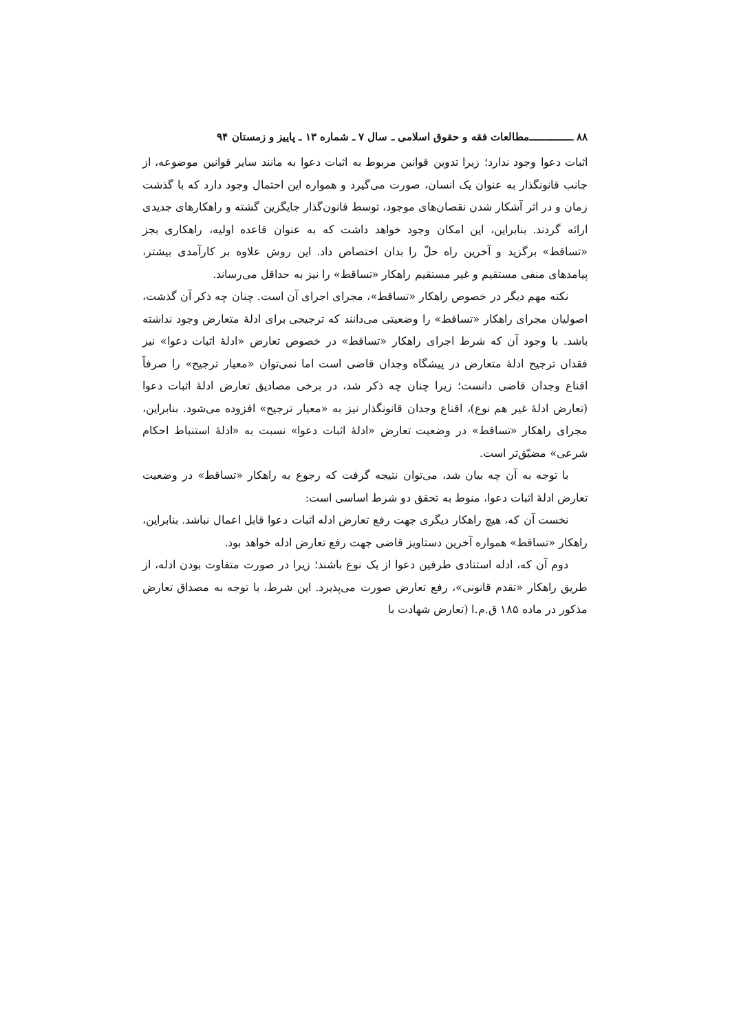۸۸ ــــــــــــــــ مطالعات فقه و حقوق اسلامی ـ سال ۷ ـ شماره ۱۳ ـ پاییز و زمستان ۹۴
اثبات دعوا وجود ندارد؛ زیرا تدوین قوانین مربوط به اثبات دعوا به مانند سایر قوانین موضوعه، از جانب قانونگذار به عنوان یک انسان، صورت می‌گیرد و همواره این احتمال وجود دارد که با گذشت زمان و در اثر آشکار شدن نقصان‌های موجود، توسط قانون‌گذار جایگزین گشته و راهکارهای جدیدی ارائه گردند. بنابراین، این امکان وجود خواهد داشت که به عنوان قاعده اولیه، راهکاری بجز «تساقط» برگزید و آخرین راه حلّ را بدان اختصاص داد. این روش علاوه بر کارآمدی بیشتر، پیامدهای منفی مستقیم و غیر مستقیم راهکار «تساقط» را نیز به حداقل می‌رساند.
نکته مهم دیگر در خصوص راهکار «تساقط»، مجرای اجرای آن است. چنان چه ذکر آن گذشت، اصولیان مجرای راهکار «تساقط» را وضعیتی می‌دانند که ترجیحی برای ادلهٔ متعارض وجود نداشته باشد. با وجود آن که شرط اجرای راهکار «تساقط» در خصوص تعارض «ادلهٔ اثبات دعوا» نیز فقدان ترجیح ادلهٔ متعارض در پیشگاه وجدان قاضی است اما نمی‌توان «معیار ترجیح» را صرفاً اقناع وجدان قاضی دانست؛ زیرا چنان چه ذکر شد، در برخی مصادیق تعارض ادلهٔ اثبات دعوا (تعارض ادلهٔ غیر هم نوع)، اقناع وجدان قانونگذار نیز به «معیار ترجیح» افزوده می‌شود. بنابراین، مجرای راهکار «تساقط» در وضعیت تعارض «ادلهٔ اثبات دعوا» نسبت به «ادلهٔ استنباط احکام شرعی» مضیّق‌تر است.
با توجه به آن چه بیان شد، می‌توان نتیجه گرفت که رجوع به راهکار «تساقط» در وضعیت تعارض ادلهٔ اثبات دعوا، منوط به تحقق دو شرط اساسی است:
نخست آن که، هیچ راهکار دیگری جهت رفع تعارض ادله اثبات دعوا قابل اعمال نباشد. بنابراین، راهکار «تساقط» همواره آخرین دستاویز قاضی جهت رفع تعارض ادله خواهد بود.
دوم آن که، ادله استنادی طرفین دعوا از یک نوع باشند؛ زیرا در صورت متفاوت بودن ادله، از طریق راهکار «تقدم قانونی»، رفع تعارض صورت می‌پذیرد. این شرط، با توجه به مصداق تعارض مذکور در ماده ۱۸۵ ق.م.ا (تعارض شهادت با